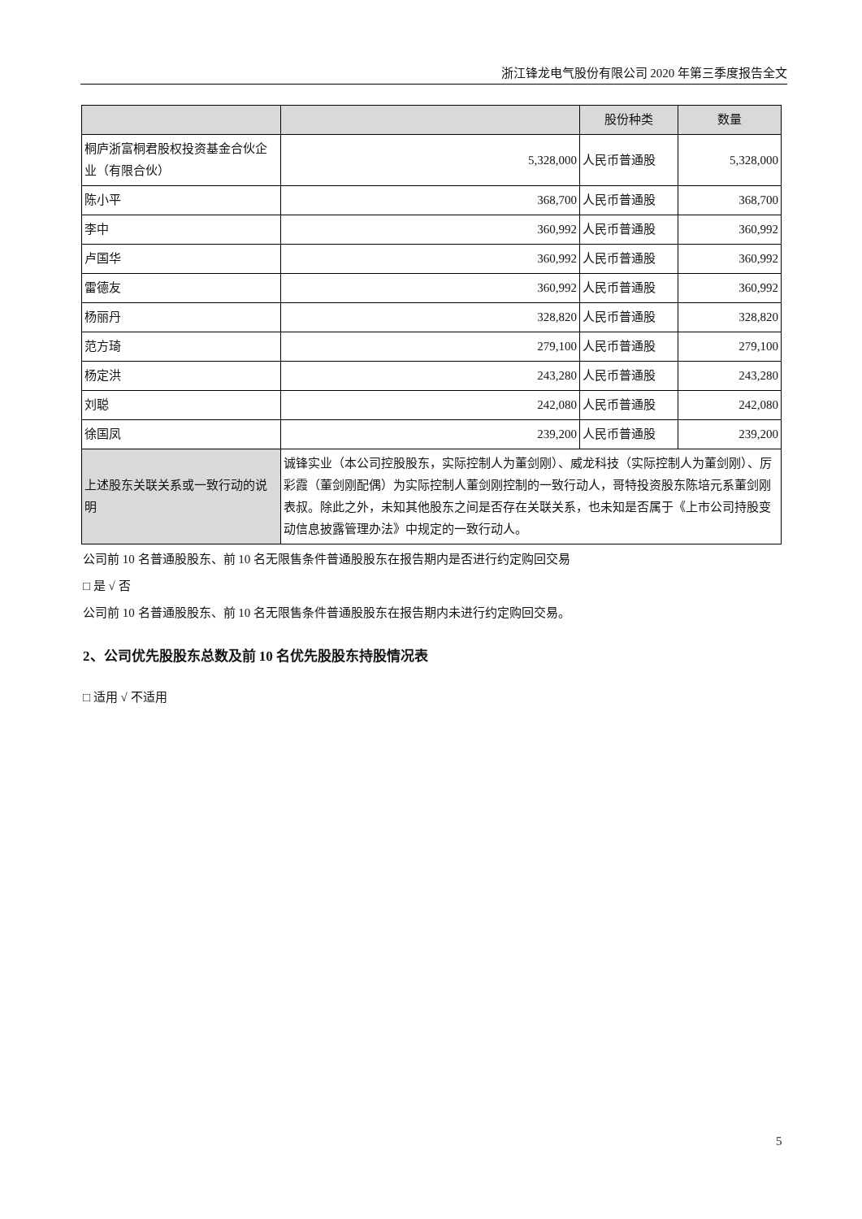浙江锋龙电气股份有限公司 2020 年第三季度报告全文
| | | 股份种类 | 数量 |
| --- | --- | --- | --- |
| 桐庐浙富桐君股权投资基金合伙企业（有限合伙） | 5,328,000 | 人民币普通股 | 5,328,000 |
| 陈小平 | 368,700 | 人民币普通股 | 368,700 |
| 李中 | 360,992 | 人民币普通股 | 360,992 |
| 卢国华 | 360,992 | 人民币普通股 | 360,992 |
| 雷德友 | 360,992 | 人民币普通股 | 360,992 |
| 杨丽丹 | 328,820 | 人民币普通股 | 328,820 |
| 范方琦 | 279,100 | 人民币普通股 | 279,100 |
| 杨定洪 | 243,280 | 人民币普通股 | 243,280 |
| 刘聪 | 242,080 | 人民币普通股 | 242,080 |
| 徐国凤 | 239,200 | 人民币普通股 | 239,200 |
| 上述股东关联关系或一致行动的说明 | 诚锋实业（本公司控股股东，实际控制人为董剑刚）、威龙科技（实际控制人为董剑刚）、厉彩霞（董剑刚配偶）为实际控制人董剑刚控制的一致行动人，哥特投资股东陈培元系董剑刚表叔。除此之外，未知其他股东之间是否存在关联关系，也未知是否属于《上市公司持股变动信息披露管理办法》中规定的一致行动人。 | | |
公司前 10 名普通股股东、前 10 名无限售条件普通股股东在报告期内是否进行约定购回交易
□ 是 √ 否
公司前 10 名普通股股东、前 10 名无限售条件普通股股东在报告期内未进行约定购回交易。
2、公司优先股股东总数及前 10 名优先股股东持股情况表
□ 适用 √ 不适用
5